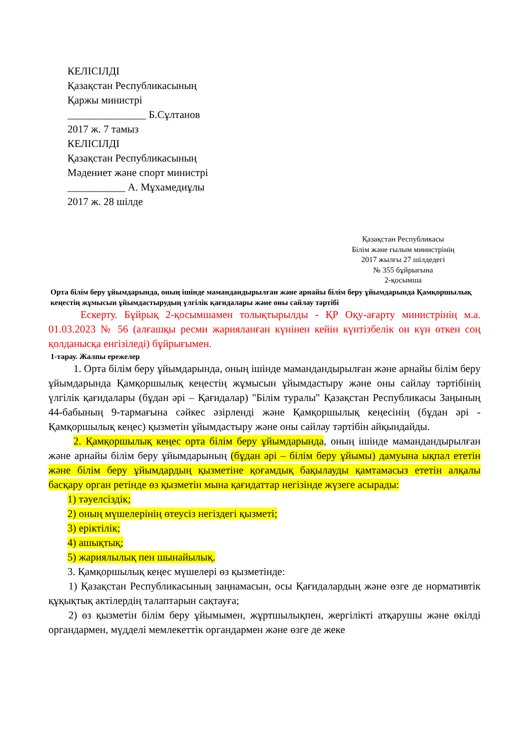КЕЛІСІЛДІ
Қазақстан Республикасының
Қаржы министрі
_______________ Б.Сұлтанов
2017 ж. 7 тамыз
КЕЛІСІЛДІ
Қазақстан Республикасының
Мәдениет және спорт министрі
___________ А. Мұхамедиұлы
2017 ж. 28 шілде
Қазақстан Республикасы
Білім және ғылым министрінің
2017 жылғы 27 шілдедегі
№ 355 бұйрығына
2-қосымша
Орта білім беру ұйымдарында, оның ішінде мамандандырылған және арнайы білім беру ұйымдарында Қамқоршылық кеңестің жұмысын ұйымдастырудың үлгілік қағидалары және оны сайлау тәртібі
Ескерту. Бұйрық 2-қосымшамен толықтырылды - ҚР Оқу-ағарту министрінің м.а. 01.03.2023 № 56 (алғашқы ресми жарияланған күнінен кейін күнтізбелік он күн өткен соң қолданысқа енгізіледі) бұйрығымен.
1-тарау. Жалпы ережелер
1. Орта білім беру ұйымдарында, оның ішінде мамандандырылған және арнайы білім беру ұйымдарында Қамқоршылық кеңестің жұмысын ұйымдастыру және оны сайлау тәртібінің үлгілік қағидалары (бұдан әрі – Қағидалар) "Білім туралы" Қазақстан Республикасы Заңының 44-бабының 9-тармағына сәйкес әзірленді және Қамқоршылық кеңесінің (бұдан әрі - Қамқоршылық кеңес) қызметін ұйымдастыру және оны сайлау тәртібін айқындайды.
2. Қамқоршылық кеңес орта білім беру ұйымдарында, оның ішінде мамандандырылған және арнайы білім беру ұйымдарының (бұдан әрі – білім беру ұйымы) дамуына ықпал ететін және білім беру ұйымдардың қызметіне қоғамдық бақылауды қамтамасыз ететін алқалы басқару орган ретінде өз қызметін мына қағидаттар негізінде жүзеге асырады:
1) тәуелсіздік;
2) оның мүшелерінің өтеусіз негіздегі қызметі;
3) еріктілік;
4) ашықтық;
5) жариялылық пен шынайылық.
3. Қамқоршылық кеңес мүшелері өз қызметінде:
1) Қазақстан Республикасының заңнамасын, осы Қағидалардың және өзге де нормативтік құқықтық актілердің талаптарын сақтауға;
2) өз қызметін білім беру ұйымымен, жұртшылықпен, жергілікті атқарушы және өкілді органдармен, мүдделі мемлекеттік органдармен және өзге де жеке